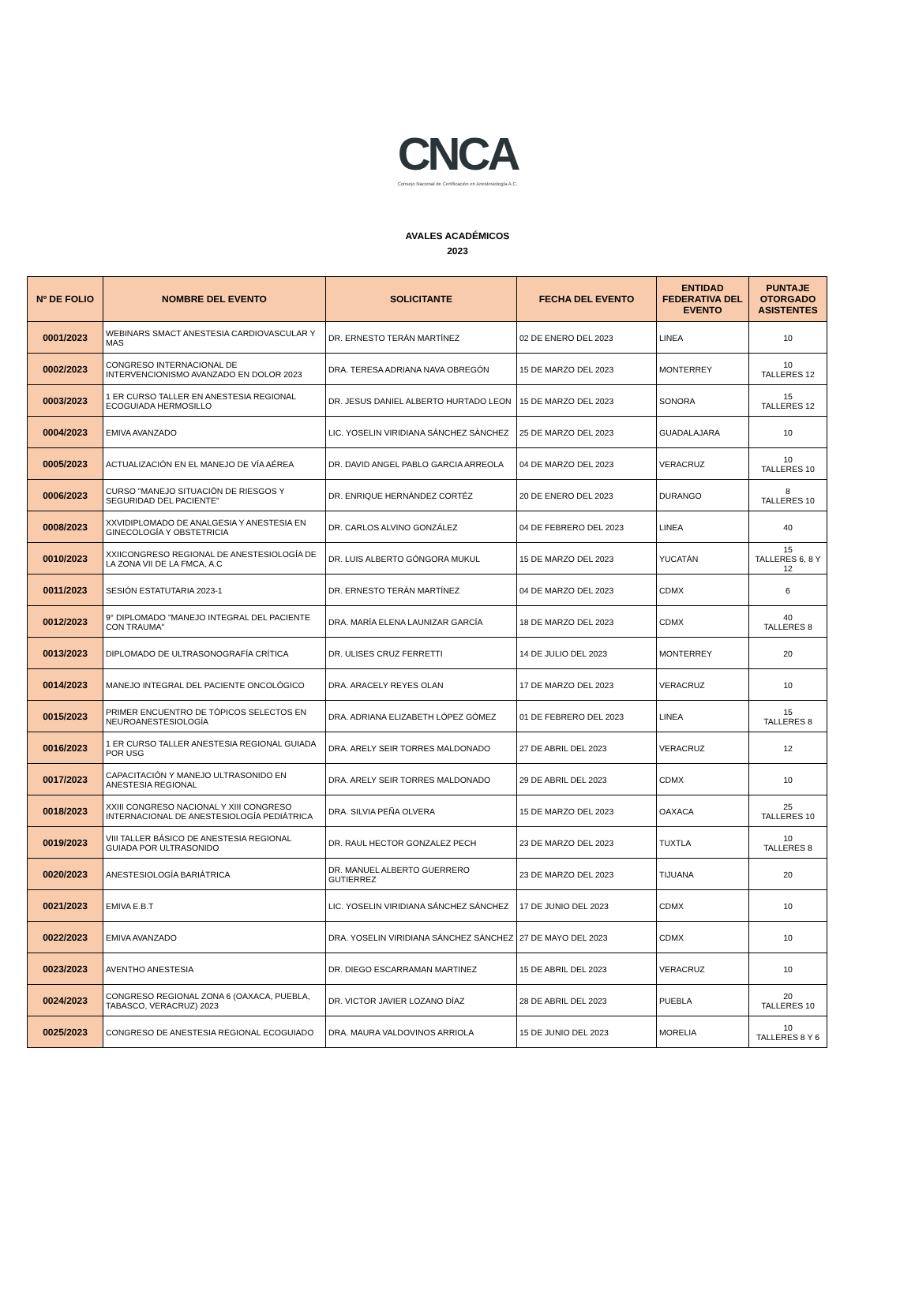CNCA
Consejo Nacional de Certificación en Anestesiología A.C.
AVALES ACADÉMICOS
2023
| Nº DE FOLIO | NOMBRE DEL EVENTO | SOLICITANTE | FECHA DEL EVENTO | ENTIDAD FEDERATIVA DEL EVENTO | PUNTAJE OTORGADO ASISTENTES |
| --- | --- | --- | --- | --- | --- |
| 0001/2023 | WEBINARS SMACT ANESTESIA CARDIOVASCULAR Y MAS | DR. ERNESTO TERÁN MARTÍNEZ | 02 DE ENERO DEL 2023 | LINEA | 10 |
| 0002/2023 | CONGRESO INTERNACIONAL DE INTERVENCIONISMO AVANZADO EN DOLOR 2023 | DRA. TERESA ADRIANA NAVA OBREGÓN | 15 DE MARZO DEL 2023 | MONTERREY | 10 TALLERES 12 |
| 0003/2023 | 1 ER CURSO TALLER EN ANESTESIA REGIONAL ECOGUIADA HERMOSILLO | DR. JESUS DANIEL ALBERTO HURTADO LEON | 15 DE MARZO DEL 2023 | SONORA | 15 TALLERES 12 |
| 0004/2023 | EMIVA AVANZADO | LIC. YOSELIN VIRIDIANA SÁNCHEZ SÁNCHEZ | 25 DE MARZO DEL 2023 | GUADALAJARA | 10 |
| 0005/2023 | ACTUALIZACIÓN EN EL MANEJO DE VÍA AÉREA | DR. DAVID ANGEL PABLO GARCIA ARREOLA | 04 DE MARZO DEL 2023 | VERACRUZ | 10 TALLERES 10 |
| 0006/2023 | CURSO "MANEJO SITUACIÓN DE RIESGOS Y SEGURIDAD DEL PACIENTE" | DR. ENRIQUE HERNÁNDEZ CORTÉZ | 20 DE ENERO DEL 2023 | DURANGO | 8 TALLERES 10 |
| 0008/2023 | XXVIDIPLOMADO DE ANALGESIA Y ANESTESIA EN GINECOLOGÍA Y OBSTETRICIA | DR. CARLOS ALVINO GONZÁLEZ | 04 DE FEBRERO DEL 2023 | LINEA | 40 |
| 0010/2023 | XXIICONGRESO REGIONAL DE ANESTESIOLOGÍA DE LA ZONA VII DE LA FMCA, A.C | DR. LUIS ALBERTO GÓNGORA MUKUL | 15 DE MARZO DEL 2023 | YUCATÁN | 15 TALLERES 6, 8 Y 12 |
| 0011/2023 | SESIÓN ESTATUTARIA 2023-1 | DR. ERNESTO TERÁN MARTÍNEZ | 04 DE MARZO DEL 2023 | CDMX | 6 |
| 0012/2023 | 9° DIPLOMADO "MANEJO INTEGRAL DEL PACIENTE CON TRAUMA" | DRA. MARÍA ELENA LAUNIZAR GARCÍA | 18 DE MARZO DEL 2023 | CDMX | 40 TALLERES 8 |
| 0013/2023 | DIPLOMADO DE ULTRASONOGRAFÍA CRÍTICA | DR. ULISES CRUZ FERRETTI | 14 DE JULIO DEL 2023 | MONTERREY | 20 |
| 0014/2023 | MANEJO INTEGRAL DEL PACIENTE ONCOLÓGICO | DRA. ARACELY REYES OLAN | 17 DE MARZO DEL 2023 | VERACRUZ | 10 |
| 0015/2023 | PRIMER ENCUENTRO DE TÓPICOS SELECTOS EN NEUROANESTESIOLOGÍA | DRA. ADRIANA ELIZABETH LÓPEZ GÓMEZ | 01 DE FEBRERO DEL 2023 | LINEA | 15 TALLERES 8 |
| 0016/2023 | 1 ER CURSO TALLER ANESTESIA REGIONAL GUIADA POR USG | DRA. ARELY SEIR TORRES MALDONADO | 27 DE ABRIL DEL 2023 | VERACRUZ | 12 |
| 0017/2023 | CAPACITACIÓN Y MANEJO ULTRASONIDO EN ANESTESIA REGIONAL | DRA. ARELY SEIR TORRES MALDONADO | 29 DE ABRIL DEL 2023 | CDMX | 10 |
| 0018/2023 | XXIII CONGRESO NACIONAL Y XIII CONGRESO INTERNACIONAL DE ANESTESIOLOGÍA PEDIÁTRICA | DRA. SILVIA PEÑA OLVERA | 15 DE MARZO DEL 2023 | OAXACA | 25 TALLERES 10 |
| 0019/2023 | VIII TALLER BÁSICO DE ANESTESIA REGIONAL GUIADA POR ULTRASONIDO | DR. RAUL HECTOR GONZALEZ PECH | 23 DE MARZO DEL 2023 | TUXTLA | 10 TALLERES 8 |
| 0020/2023 | ANESTESIOLOGÍA BARIÁTRICA | DR. MANUEL ALBERTO GUERRERO GUTIERREZ | 23 DE MARZO DEL 2023 | TIJUANA | 20 |
| 0021/2023 | EMIVA E.B.T | LIC. YOSELIN VIRIDIANA SÁNCHEZ SÁNCHEZ | 17 DE JUNIO DEL 2023 | CDMX | 10 |
| 0022/2023 | EMIVA AVANZADO | DRA. YOSELIN VIRIDIANA SÁNCHEZ SÁNCHEZ | 27 DE MAYO DEL 2023 | CDMX | 10 |
| 0023/2023 | AVENTHO ANESTESIA | DR. DIEGO ESCARRAMAN MARTINEZ | 15 DE ABRIL DEL 2023 | VERACRUZ | 10 |
| 0024/2023 | CONGRESO REGIONAL ZONA 6 (OAXACA, PUEBLA, TABASCO, VERACRUZ) 2023 | DR. VICTOR JAVIER LOZANO DÍAZ | 28 DE ABRIL DEL 2023 | PUEBLA | 20 TALLERES 10 |
| 0025/2023 | CONGRESO DE ANESTESIA REGIONAL ECOGUIADO | DRA. MAURA VALDOVINOS ARRIOLA | 15 DE JUNIO DEL 2023 | MORELIA | 10 TALLERES 8 Y 6 |